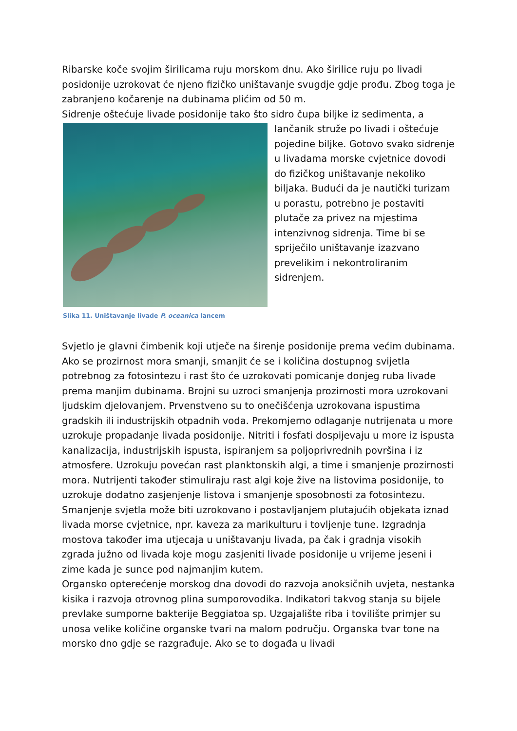Ribarske koče svojim širilicama ruju morskom dnu. Ako širilice ruju po livadi posidonije uzrokovat će njeno fizičko uništavanje svugdje gdje prođu. Zbog toga je zabranjeno kočarenje na dubinama plićim od 50 m.
Sidrenje oštećuje livade posidonije tako što sidro čupa biljke iz sedimenta, a
Slika 11. Uništavanje livade P. oceanica lancem
lančanik struže po livadi i oštećuje pojedine biljke. Gotovo svako sidrenje u livadama morske cvjetnice dovodi do fizičkog uništavanje nekoliko biljaka. Budući da je nautički turizam u porastu, potrebno je postaviti plutače za privez na mjestima intenzivnog sidrenja. Time bi se spriječilo uništavanje izazvano prevelikim i nekontroliranim sidrenjem.
Svjetlo je glavni čimbenik koji utječe na širenje posidonije prema većim dubinama. Ako se prozirnost mora smanji, smanjit će se i količina dostupnog svijetla potrebnog za fotosintezu i rast što će uzrokovati pomicanje donjeg ruba livade prema manjim dubinama. Brojni su uzroci smanjenja prozirnosti mora uzrokovani ljudskim djelovanjem. Prvenstveno su to onečišćenja uzrokovana ispustima gradskih ili industrijskih otpadnih voda. Prekomjerno odlaganje nutrijenata u more uzrokuje propadanje livada posidonije. Nitriti i fosfati dospijevaju u more iz ispusta kanalizacija, industrijskih ispusta, ispiranjem sa poljoprivrednih površina i iz atmosfere. Uzrokuju povećan rast planktonskih algi, a time i smanjenje prozirnosti mora. Nutrijenti također stimuliraju rast algi koje žive na listovima posidonije, to uzrokuje dodatno zasjenjenje listova i smanjenje sposobnosti za fotosintezu. Smanjenje svjetla može biti uzrokovano i postavljanjem plutajućih objekata iznad livada morse cvjetnice, npr. kaveza za marikulturu i tovljenje tune. Izgradnja mostova također ima utjecaja u uništavanju livada, pa čak i gradnja visokih zgrada južno od livada koje mogu zasjeniti livade posidonije u vrijeme jeseni i zime kada je sunce pod najmanjim kutem.
Organsko opterećenje morskog dna dovodi do razvoja anoksičnih uvjeta, nestanka kisika i razvoja otrovnog plina sumporovodika. Indikatori takvog stanja su bijele prevlake sumporne bakterije Beggiatoa sp. Uzgajalište riba i tovilište primjer su unosa velike količine organske tvari na malom području. Organska tvar tone na morsko dno gdje se razgrađuje. Ako se to događa u livadi